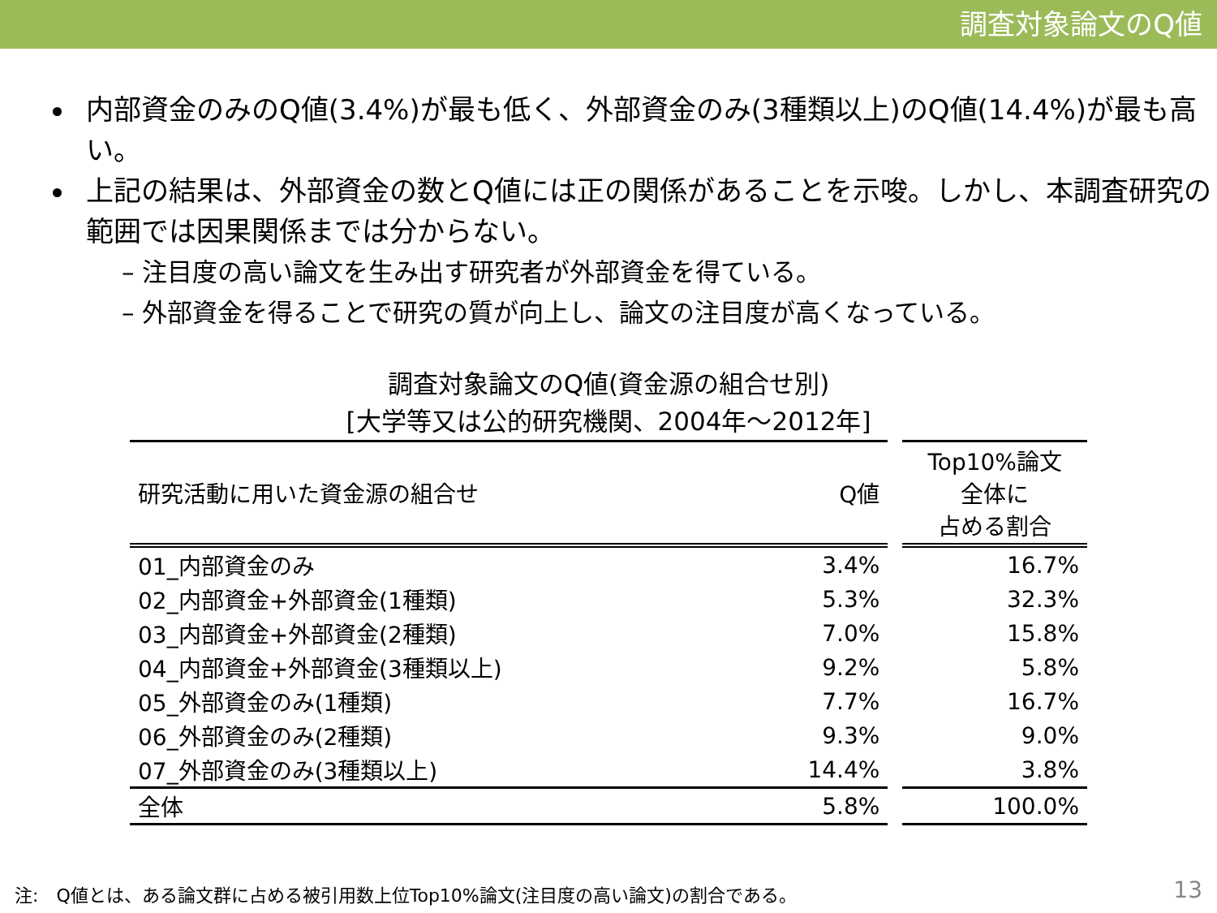調査対象論文のQ値
内部資金のみのQ値(3.4%)が最も低く、外部資金のみ(3種類以上)のQ値(14.4%)が最も高い。
上記の結果は、外部資金の数とQ値には正の関係があることを示唆。しかし、本調査研究の範囲では因果関係までは分からない。
– 注目度の高い論文を生み出す研究者が外部資金を得ている。
– 外部資金を得ることで研究の質が向上し、論文の注目度が高くなっている。
調査対象論文のQ値(資金源の組合せ別)
[大学等又は公的研究機関、2004年～2012年]
| 研究活動に用いた資金源の組合せ | Q値 |
| --- | --- |
| 01_内部資金のみ | 3.4% |
| 02_内部資金+外部資金(1種類) | 5.3% |
| 03_内部資金+外部資金(2種類) | 7.0% |
| 04_内部資金+外部資金(3種類以上) | 9.2% |
| 05_外部資金のみ(1種類) | 7.7% |
| 06_外部資金のみ(2種類) | 9.3% |
| 07_外部資金のみ(3種類以上) | 14.4% |
| 全体 | 5.8% |
| Top10%論文 全体に 占める割合 |
| --- |
| 16.7% |
| 32.3% |
| 15.8% |
| 5.8% |
| 16.7% |
| 9.0% |
| 3.8% |
| 100.0% |
注:　Q値とは、ある論文群に占める被引用数上位Top10%論文(注目度の高い論文)の割合である。
13